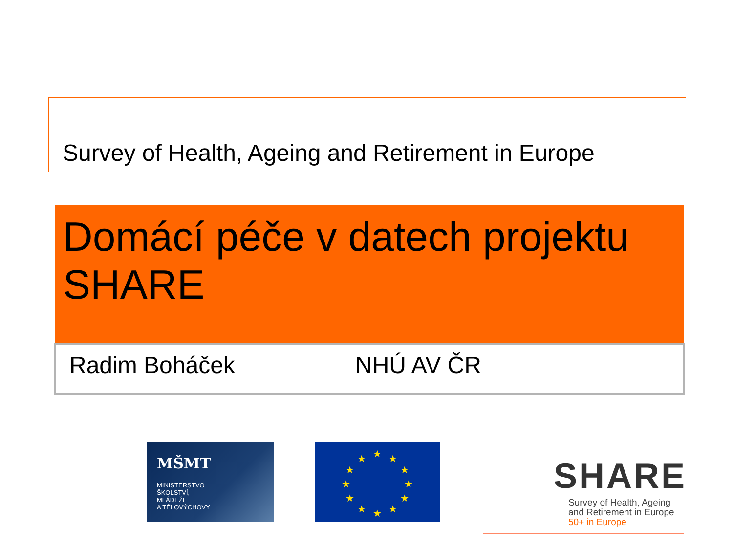Survey of Health, Ageing and Retirement in Europe
Domácí péče v datech projektu SHARE
Radim Boháček NHÚ AV ČR
MŠMT
MINISTERSTVO
ŠKOLSTVÍ,
MLÁDEŽE
A TĚLOVÝCHOVY
★
★
★
★
★
★
★
★
★
★
★
★
SHARE
Survey of Health, Ageing
and Retirement in Europe
50+ in Europe